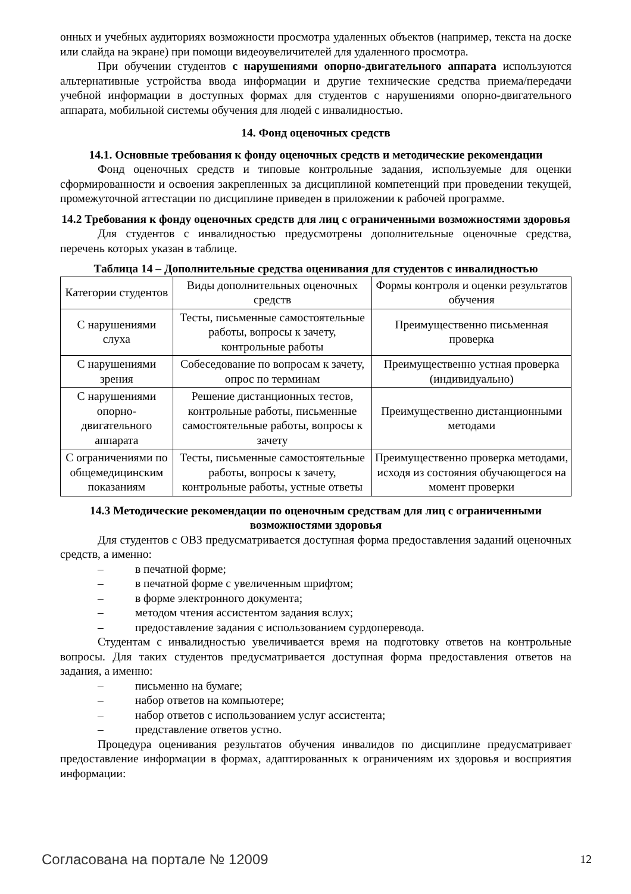онных и учебных аудиториях возможности просмотра удаленных объектов (например, текста на доске или слайда на экране) при помощи видеоувеличителей для удаленного просмотра.
При обучении студентов с нарушениями опорно-двигательного аппарата используются альтернативные устройства ввода информации и другие технические средства приема/передачи учебной информации в доступных формах для студентов с нарушениями опорно-двигательного аппарата, мобильной системы обучения для людей с инвалидностью.
14. Фонд оценочных средств
14.1. Основные требования к фонду оценочных средств и методические рекомендации
Фонд оценочных средств и типовые контрольные задания, используемые для оценки сформированности и освоения закрепленных за дисциплиной компетенций при проведении текущей, промежуточной аттестации по дисциплине приведен в приложении к рабочей программе.
14.2 Требования к фонду оценочных средств для лиц с ограниченными возможностями здоровья
Для студентов с инвалидностью предусмотрены дополнительные оценочные средства, перечень которых указан в таблице.
Таблица 14 – Дополнительные средства оценивания для студентов с инвалидностью
| Категории студентов | Виды дополнительных оценочных средств | Формы контроля и оценки результатов обучения |
| С нарушениями слуха | Тесты, письменные самостоятельные работы, вопросы к зачету, контрольные работы | Преимущественно письменная проверка |
| С нарушениями зрения | Собеседование по вопросам к зачету, опрос по терминам | Преимущественно устная проверка (индивидуально) |
| С нарушениями опорно-двигательного аппарата | Решение дистанционных тестов, контрольные работы, письменные самостоятельные работы, вопросы к зачету | Преимущественно дистанционными методами |
| С ограничениями по общемедицинским показаниям | Тесты, письменные самостоятельные работы, вопросы к зачету, контрольные работы, устные ответы | Преимущественно проверка методами, исходя из состояния обучающегося на момент проверки |
14.3 Методические рекомендации по оценочным средствам для лиц с ограниченными возможностями здоровья
Для студентов с ОВЗ предусматривается доступная форма предоставления заданий оценочных средств, а именно:
– в печатной форме;
– в печатной форме с увеличенным шрифтом;
– в форме электронного документа;
– методом чтения ассистентом задания вслух;
– предоставление задания с использованием сурдоперевода.
Студентам с инвалидностью увеличивается время на подготовку ответов на контрольные вопросы. Для таких студентов предусматривается доступная форма предоставления ответов на задания, а именно:
– письменно на бумаге;
– набор ответов на компьютере;
– набор ответов с использованием услуг ассистента;
– представление ответов устно.
Процедура оценивания результатов обучения инвалидов по дисциплине предусматривает предоставление информации в формах, адаптированных к ограничениям их здоровья и восприятия информации:
Согласована на портале № 12009 12